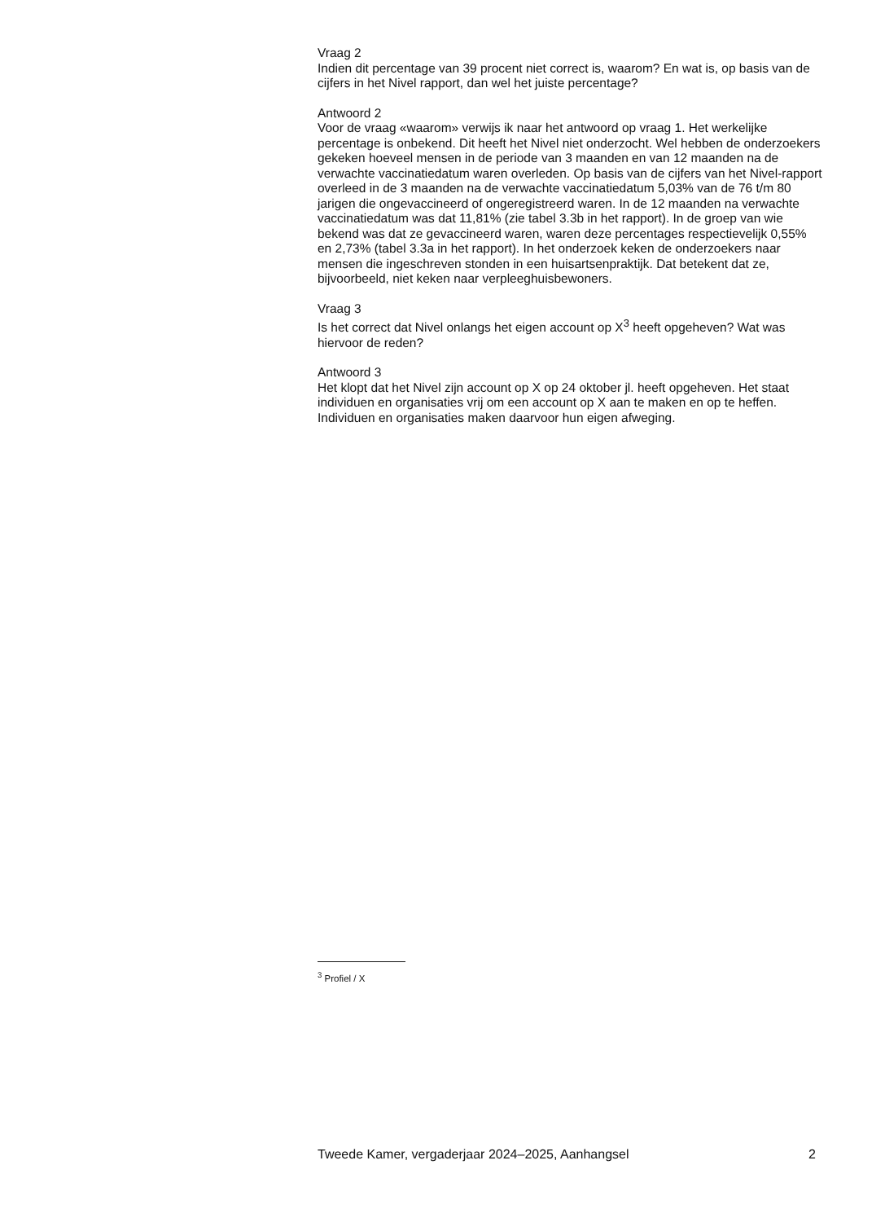Vraag 2
Indien dit percentage van 39 procent niet correct is, waarom? En wat is, op basis van de cijfers in het Nivel rapport, dan wel het juiste percentage?
Antwoord 2
Voor de vraag «waarom» verwijs ik naar het antwoord op vraag 1. Het werkelijke percentage is onbekend. Dit heeft het Nivel niet onderzocht. Wel hebben de onderzoekers gekeken hoeveel mensen in de periode van 3 maanden en van 12 maanden na de verwachte vaccinatiedatum waren overleden. Op basis van de cijfers van het Nivel-rapport overleed in de 3 maanden na de verwachte vaccinatiedatum 5,03% van de 76 t/m 80 jarigen die ongevaccineerd of ongeregistreerd waren. In de 12 maanden na verwachte vaccinatiedatum was dat 11,81% (zie tabel 3.3b in het rapport). In de groep van wie bekend was dat ze gevaccineerd waren, waren deze percentages respectievelijk 0,55% en 2,73% (tabel 3.3a in het rapport). In het onderzoek keken de onderzoekers naar mensen die ingeschreven stonden in een huisartsenpraktijk. Dat betekent dat ze, bijvoorbeeld, niet keken naar verpleeghuisbewoners.
Vraag 3
Is het correct dat Nivel onlangs het eigen account op X<sup>3</sup> heeft opgeheven? Wat was hiervoor de reden?
Antwoord 3
Het klopt dat het Nivel zijn account op X op 24 oktober jl. heeft opgeheven. Het staat individuen en organisaties vrij om een account op X aan te maken en op te heffen. Individuen en organisaties maken daarvoor hun eigen afweging.
<sup>3</sup> Profiel / X
Tweede Kamer, vergaderjaar 2024–2025, Aanhangsel 2